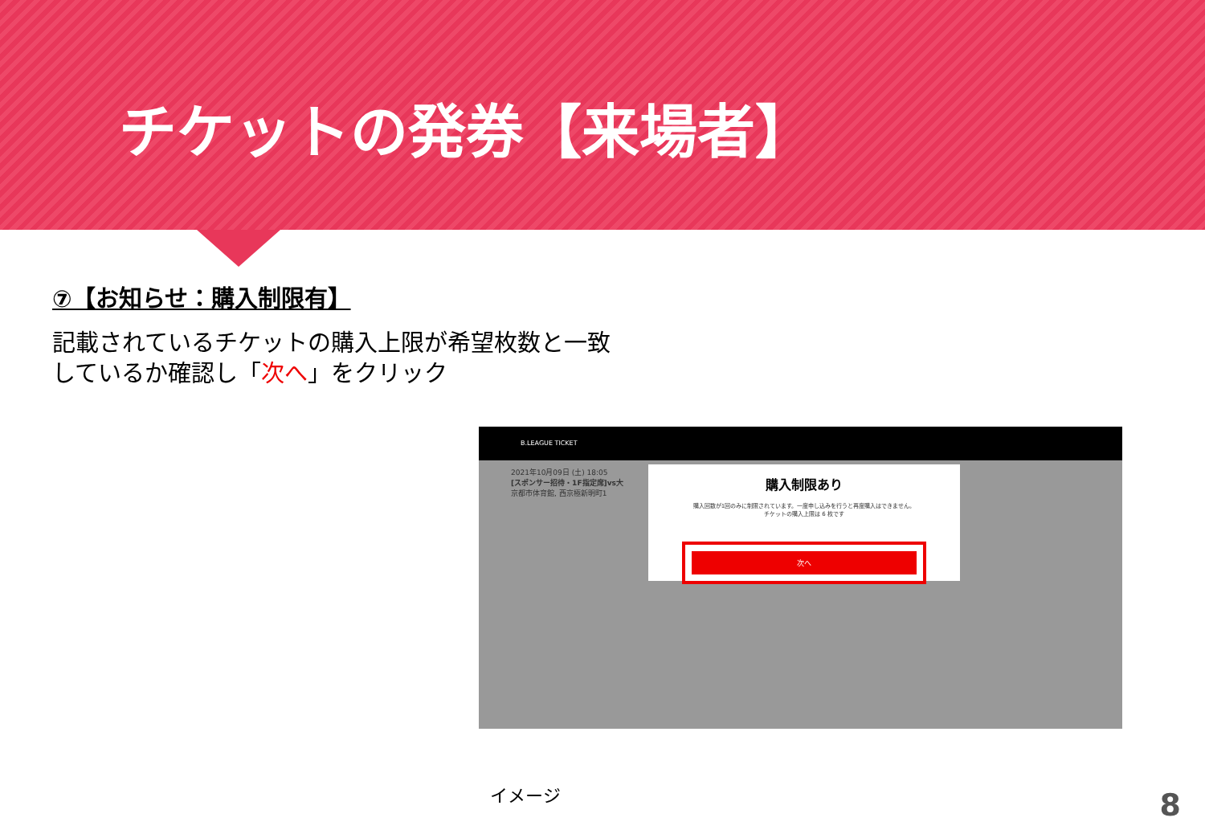チケットの発券【来場者】
⑦【お知らせ：購入制限有】
記載されているチケットの購入上限が希望枚数と一致
しているか確認し「次へ」をクリック
B.LEAGUE TICKET
2021年10月09日 (土) 18:05
[スポンサー招待・1F指定席]vs大
京都市体育館, 西京極新明町1
購入制限あり
購入回数が1回のみに制限されています。一度申し込みを行うと再度購入はできません。
チケットの購入上限は 6 枚です
次へ
イメージ 8